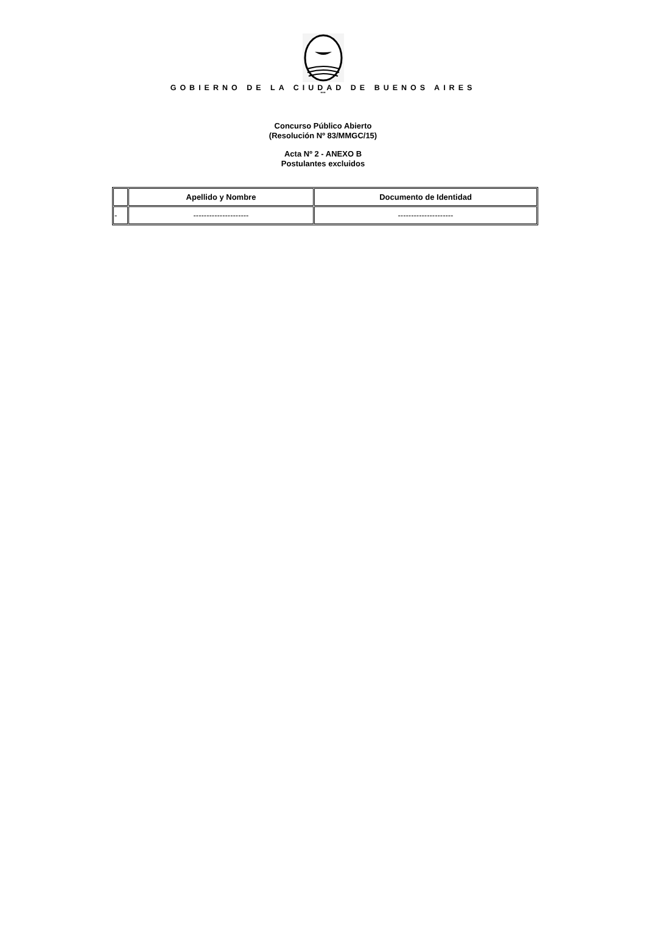GOBIERNO DE LA CIUDAD DE BUENOS AIRES
""
Concurso Público Abierto
(Resolución Nº 83/MMGC/15)
Acta Nº 2 - ANEXO B
Postulantes excluidos
| | Apellido y Nombre | Documento de Identidad |
| --- | --- | --- |
| - | --------------------- | --------------------- |